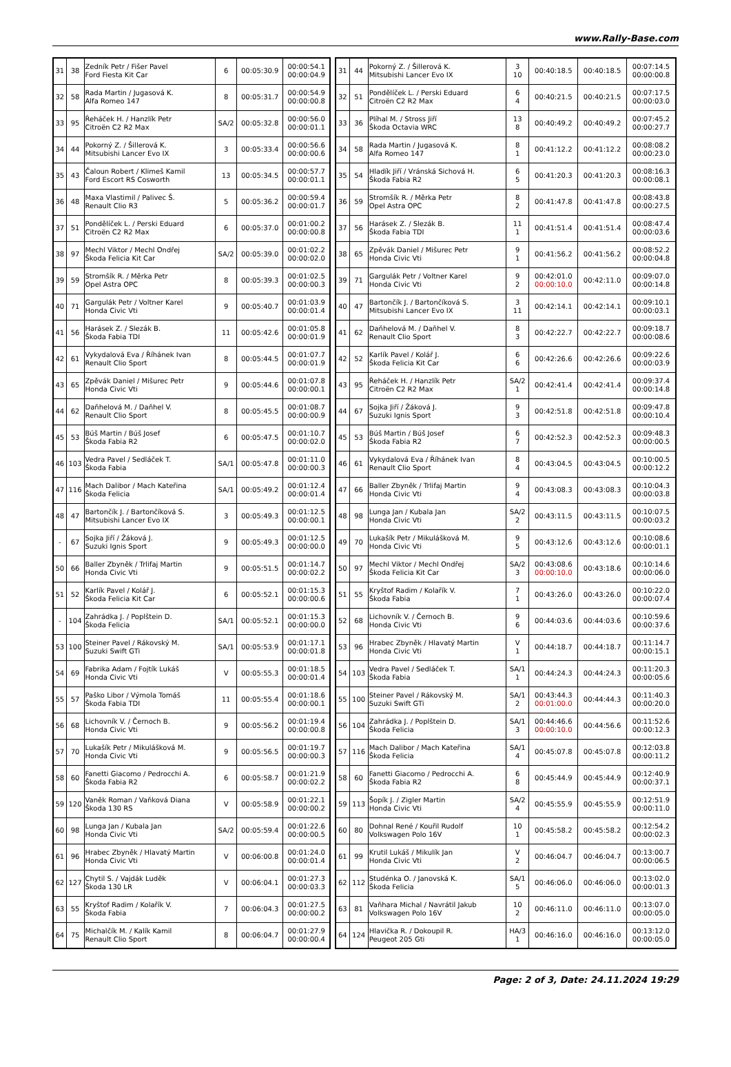www.Rally-Base.com
| 31 | 38 | Zedník Petr / Fišer Pavel Ford Fiesta Kit Car | 6 | 00:05:30.9 | 00:00:54.1 00:00:04.9 |
| 32 | 58 | Rada Martin / Jugasová K. Alfa Romeo 147 | 8 | 00:05:31.7 | 00:00:54.9 00:00:00.8 |
| 33 | 95 | Řeháček H. / Hanzlík Petr Citroën C2 R2 Max | SA/2 | 00:05:32.8 | 00:00:56.0 00:00:01.1 |
| 34 | 44 | Pokorný Z. / Šillerová K. Mitsubishi Lancer Evo IX | 3 | 00:05:33.4 | 00:00:56.6 00:00:00.6 |
| 35 | 43 | Čaloun Robert / Klimeš Kamil Ford Escort RS Cosworth | 13 | 00:05:34.5 | 00:00:57.7 00:00:01.1 |
| 36 | 48 | Maxa Vlastimil / Palivec Š. Renault Clio R3 | 5 | 00:05:36.2 | 00:00:59.4 00:00:01.7 |
| 37 | 51 | Pondělíček L. / Perski Eduard Citroën C2 R2 Max | 6 | 00:05:37.0 | 00:01:00.2 00:00:00.8 |
| 38 | 97 | Mechl Viktor / Mechl Ondřej Škoda Felicia Kit Car | SA/2 | 00:05:39.0 | 00:01:02.2 00:00:02.0 |
| 39 | 59 | Stromšík R. / Měrka Petr Opel Astra OPC | 8 | 00:05:39.3 | 00:01:02.5 00:00:00.3 |
| 40 | 71 | Gargulák Petr / Voltner Karel Honda Civic Vti | 9 | 00:05:40.7 | 00:01:03.9 00:00:01.4 |
| 41 | 56 | Harásek Z. / Slezák B. Škoda Fabia TDI | 11 | 00:05:42.6 | 00:01:05.8 00:00:01.9 |
| 42 | 61 | Vykydalová Eva / Říhánek Ivan Renault Clio Sport | 8 | 00:05:44.5 | 00:01:07.7 00:00:01.9 |
| 43 | 65 | Zpěvák Daniel / Mišurec Petr Honda Civic Vti | 9 | 00:05:44.6 | 00:01:07.8 00:00:00.1 |
| 44 | 62 | Daňhelová M. / Daňhel V. Renault Clio Sport | 8 | 00:05:45.5 | 00:01:08.7 00:00:00.9 |
| 45 | 53 | Búš Martin / Búš Josef Škoda Fabia R2 | 6 | 00:05:47.5 | 00:01:10.7 00:00:02.0 |
| 46 | 103 | Vedra Pavel / Sedláček T. Škoda Fabia | SA/1 | 00:05:47.8 | 00:01:11.0 00:00:00.3 |
| 47 | 116 | Mach Dalibor / Mach Kateřina Škoda Felicia | SA/1 | 00:05:49.2 | 00:01:12.4 00:00:01.4 |
| 48 | 47 | Bartončík J. / Bartončíková S. Mitsubishi Lancer Evo IX | 3 | 00:05:49.3 | 00:01:12.5 00:00:00.1 |
| - | 67 | Sojka Jiří / Žáková J. Suzuki Ignis Sport | 9 | 00:05:49.3 | 00:01:12.5 00:00:00.0 |
| 50 | 66 | Baller Zbyněk / Trlifaj Martin Honda Civic Vti | 9 | 00:05:51.5 | 00:01:14.7 00:00:02.2 |
| 51 | 52 | Karlík Pavel / Kolář J. Škoda Felicia Kit Car | 6 | 00:05:52.1 | 00:01:15.3 00:00:00.6 |
| - | 104 | Zahrádka J. / Poplštein D. Škoda Felicia | SA/1 | 00:05:52.1 | 00:01:15.3 00:00:00.0 |
| 53 | 100 | Steiner Pavel / Rákovský M. Suzuki Swift GTi | SA/1 | 00:05:53.9 | 00:01:17.1 00:00:01.8 |
| 54 | 69 | Fabrika Adam / Fojtík Lukáš Honda Civic Vti | V | 00:05:55.3 | 00:01:18.5 00:00:01.4 |
| 55 | 57 | Paško Libor / Výmola Tomáš Škoda Fabia TDI | 11 | 00:05:55.4 | 00:01:18.6 00:00:00.1 |
| 56 | 68 | Lichovník V. / Černoch B. Honda Civic Vti | 9 | 00:05:56.2 | 00:01:19.4 00:00:00.8 |
| 57 | 70 | Lukašík Petr / Mikulášková M. Honda Civic Vti | 9 | 00:05:56.5 | 00:01:19.7 00:00:00.3 |
| 58 | 60 | Fanetti Giacomo / Pedrocchi A. Škoda Fabia R2 | 6 | 00:05:58.7 | 00:01:21.9 00:00:02.2 |
| 59 | 120 | Vaněk Roman / Vaňková Diana Škoda 130 RS | V | 00:05:58.9 | 00:01:22.1 00:00:00.2 |
| 60 | 98 | Lunga Jan / Kubala Jan Honda Civic Vti | SA/2 | 00:05:59.4 | 00:01:22.6 00:00:00.5 |
| 61 | 96 | Hrabec Zbyněk / Hlavatý Martin Honda Civic Vti | V | 00:06:00.8 | 00:01:24.0 00:00:01.4 |
| 62 | 127 | Chytil S. / Vajdák Luděk Škoda 130 LR | V | 00:06:04.1 | 00:01:27.3 00:00:03.3 |
| 63 | 55 | Kryštof Radim / Kolařík V. Škoda Fabia | 7 | 00:06:04.3 | 00:01:27.5 00:00:00.2 |
| 64 | 75 | Michalčík M. / Kalík Kamil Renault Clio Sport | 8 | 00:06:04.7 | 00:01:27.9 00:00:00.4 |
| 31 | 44 | Pokorný Z. / Šillerová K. Mitsubishi Lancer Evo IX | 3 10 | 00:40:18.5 | 00:40:18.5 | 00:07:14.5 00:00:00.8 |
| 32 | 51 | Pondělíček L. / Perski Eduard Citroën C2 R2 Max | 6 4 | 00:40:21.5 | 00:40:21.5 | 00:07:17.5 00:00:03.0 |
| 33 | 36 | Plíhal M. / Stross Jiří Škoda Octavia WRC | 13 8 | 00:40:49.2 | 00:40:49.2 | 00:07:45.2 00:00:27.7 |
| 34 | 58 | Rada Martin / Jugasová K. Alfa Romeo 147 | 8 1 | 00:41:12.2 | 00:41:12.2 | 00:08:08.2 00:00:23.0 |
| 35 | 54 | Hladík Jiří / Vránská Sichová H. Škoda Fabia R2 | 6 5 | 00:41:20.3 | 00:41:20.3 | 00:08:16.3 00:00:08.1 |
| 36 | 59 | Stromšík R. / Měrka Petr Opel Astra OPC | 8 2 | 00:41:47.8 | 00:41:47.8 | 00:08:43.8 00:00:27.5 |
| 37 | 56 | Harásek Z. / Slezák B. Škoda Fabia TDI | 11 1 | 00:41:51.4 | 00:41:51.4 | 00:08:47.4 00:00:03.6 |
| 38 | 65 | Zpěvák Daniel / Mišurec Petr Honda Civic Vti | 9 1 | 00:41:56.2 | 00:41:56.2 | 00:08:52.2 00:00:04.8 |
| 39 | 71 | Gargulák Petr / Voltner Karel Honda Civic Vti | 9 2 | 00:42:01.0 00:00:10.0 | 00:42:11.0 | 00:09:07.0 00:00:14.8 |
| 40 | 47 | Bartončík J. / Bartončíková S. Mitsubishi Lancer Evo IX | 3 11 | 00:42:14.1 | 00:42:14.1 | 00:09:10.1 00:00:03.1 |
| 41 | 62 | Daňhelová M. / Daňhel V. Renault Clio Sport | 8 3 | 00:42:22.7 | 00:42:22.7 | 00:09:18.7 00:00:08.6 |
| 42 | 52 | Karlík Pavel / Kolář J. Škoda Felicia Kit Car | 6 6 | 00:42:26.6 | 00:42:26.6 | 00:09:22.6 00:00:03.9 |
| 43 | 95 | Řeháček H. / Hanzlík Petr Citroën C2 R2 Max | SA/2 1 | 00:42:41.4 | 00:42:41.4 | 00:09:37.4 00:00:14.8 |
| 44 | 67 | Sojka Jiří / Žáková J. Suzuki Ignis Sport | 9 3 | 00:42:51.8 | 00:42:51.8 | 00:09:47.8 00:00:10.4 |
| 45 | 53 | Búš Martin / Búš Josef Škoda Fabia R2 | 6 7 | 00:42:52.3 | 00:42:52.3 | 00:09:48.3 00:00:00.5 |
| 46 | 61 | Vykydalová Eva / Říhánek Ivan Renault Clio Sport | 8 4 | 00:43:04.5 | 00:43:04.5 | 00:10:00.5 00:00:12.2 |
| 47 | 66 | Baller Zbyněk / Trlifaj Martin Honda Civic Vti | 9 4 | 00:43:08.3 | 00:43:08.3 | 00:10:04.3 00:00:03.8 |
| 48 | 98 | Lunga Jan / Kubala Jan Honda Civic Vti | SA/2 2 | 00:43:11.5 | 00:43:11.5 | 00:10:07.5 00:00:03.2 |
| 49 | 70 | Lukašík Petr / Mikulášková M. Honda Civic Vti | 9 5 | 00:43:12.6 | 00:43:12.6 | 00:10:08.6 00:00:01.1 |
| 50 | 97 | Mechl Viktor / Mechl Ondřej Škoda Felicia Kit Car | SA/2 3 | 00:43:08.6 00:00:10.0 | 00:43:18.6 | 00:10:14.6 00:00:06.0 |
| 51 | 55 | Kryštof Radim / Kolařík V. Škoda Fabia | 7 1 | 00:43:26.0 | 00:43:26.0 | 00:10:22.0 00:00:07.4 |
| 52 | 68 | Lichovník V. / Černoch B. Honda Civic Vti | 9 6 | 00:44:03.6 | 00:44:03.6 | 00:10:59.6 00:00:37.6 |
| 53 | 96 | Hrabec Zbyněk / Hlavatý Martin Honda Civic Vti | V 1 | 00:44:18.7 | 00:44:18.7 | 00:11:14.7 00:00:15.1 |
| 54 | 103 | Vedra Pavel / Sedláček T. Škoda Fabia | SA/1 1 | 00:44:24.3 | 00:44:24.3 | 00:11:20.3 00:00:05.6 |
| 55 | 100 | Steiner Pavel / Rákovský M. Suzuki Swift GTi | SA/1 2 | 00:43:44.3 00:01:00.0 | 00:44:44.3 | 00:11:40.3 00:00:20.0 |
| 56 | 104 | Zahrádka J. / Poplštein D. Škoda Felicia | SA/1 3 | 00:44:46.6 00:00:10.0 | 00:44:56.6 | 00:11:52.6 00:00:12.3 |
| 57 | 116 | Mach Dalibor / Mach Kateřina Škoda Felicia | SA/1 4 | 00:45:07.8 | 00:45:07.8 | 00:12:03.8 00:00:11.2 |
| 58 | 60 | Fanetti Giacomo / Pedrocchi A. Škoda Fabia R2 | 6 8 | 00:45:44.9 | 00:45:44.9 | 00:12:40.9 00:00:37.1 |
| 59 | 113 | Šopík J. / Zigler Martin Honda Civic Vti | SA/2 4 | 00:45:55.9 | 00:45:55.9 | 00:12:51.9 00:00:11.0 |
| 60 | 80 | Dohnal René / Kouřil Rudolf Volkswagen Polo 16V | 10 1 | 00:45:58.2 | 00:45:58.2 | 00:12:54.2 00:00:02.3 |
| 61 | 99 | Krutil Lukáš / Mikulík Jan Honda Civic Vti | V 2 | 00:46:04.7 | 00:46:04.7 | 00:13:00.7 00:00:06.5 |
| 62 | 112 | Studénka O. / Janovská K. Škoda Felicia | SA/1 5 | 00:46:06.0 | 00:46:06.0 | 00:13:02.0 00:00:01.3 |
| 63 | 81 | Vaňhara Michal / Navrátil Jakub Volkswagen Polo 16V | 10 2 | 00:46:11.0 | 00:46:11.0 | 00:13:07.0 00:00:05.0 |
| 64 | 124 | Hlavička R. / Dokoupil R. Peugeot 205 Gti | HA/3 1 | 00:46:16.0 | 00:46:16.0 | 00:13:12.0 00:00:05.0 |
Page: 2 of 3, Date: 24.11.2024 19:29